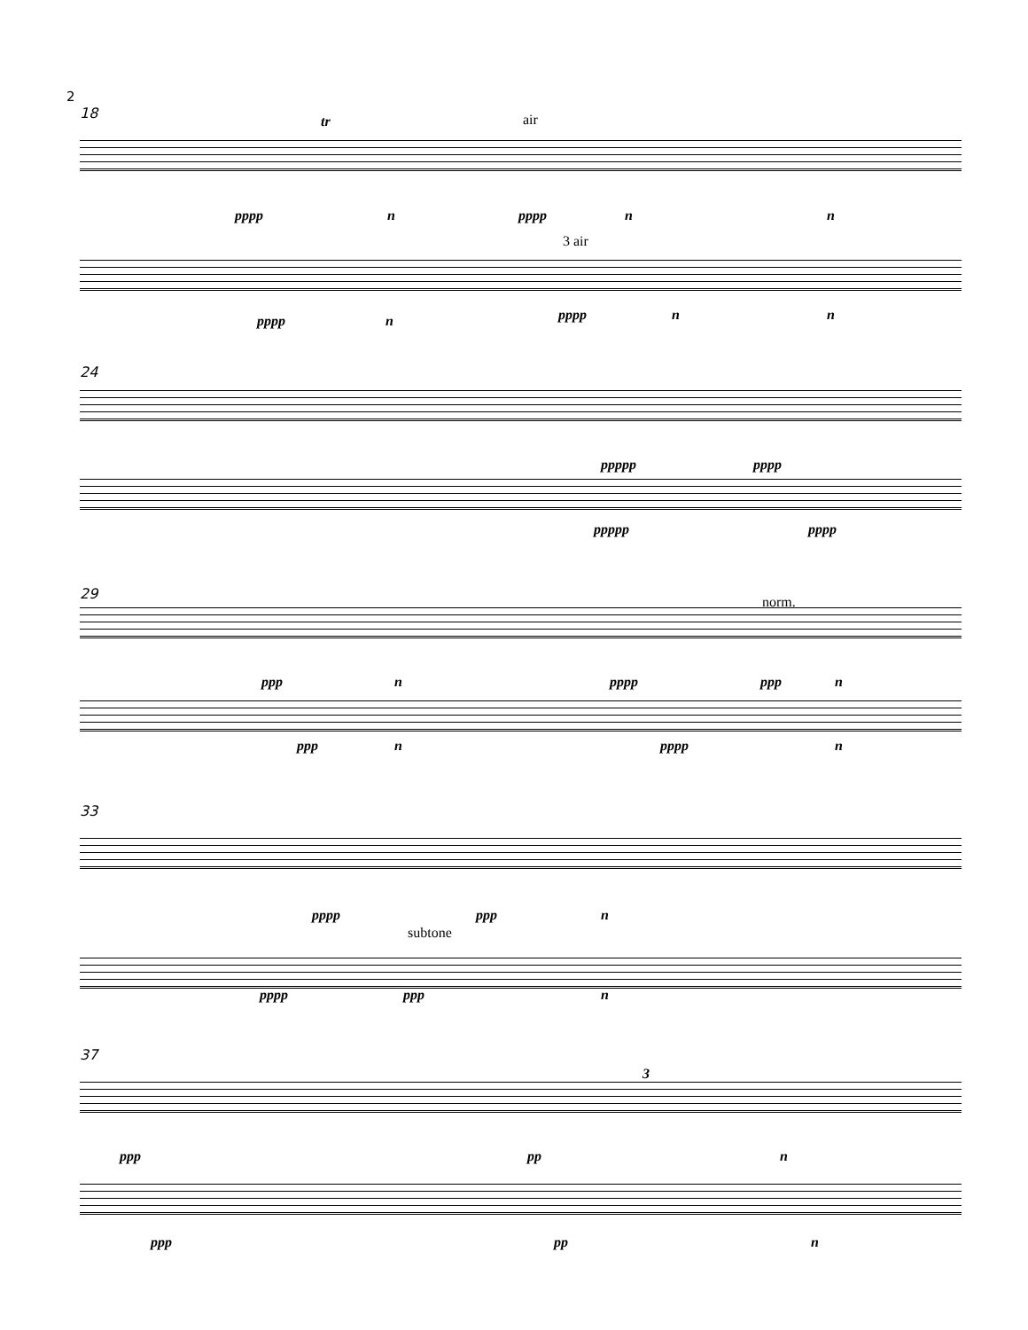2
18
tr air
pppp n pppp n n
3 air
pppp n pppp n n
24
ppppp pppp
ppppp pppp
29
norm.
ppp n pppp ppp n
ppp n pppp n
33
pppp ppp n
subtone
pppp ppp n
37
3
ppp pp n
ppp pp n